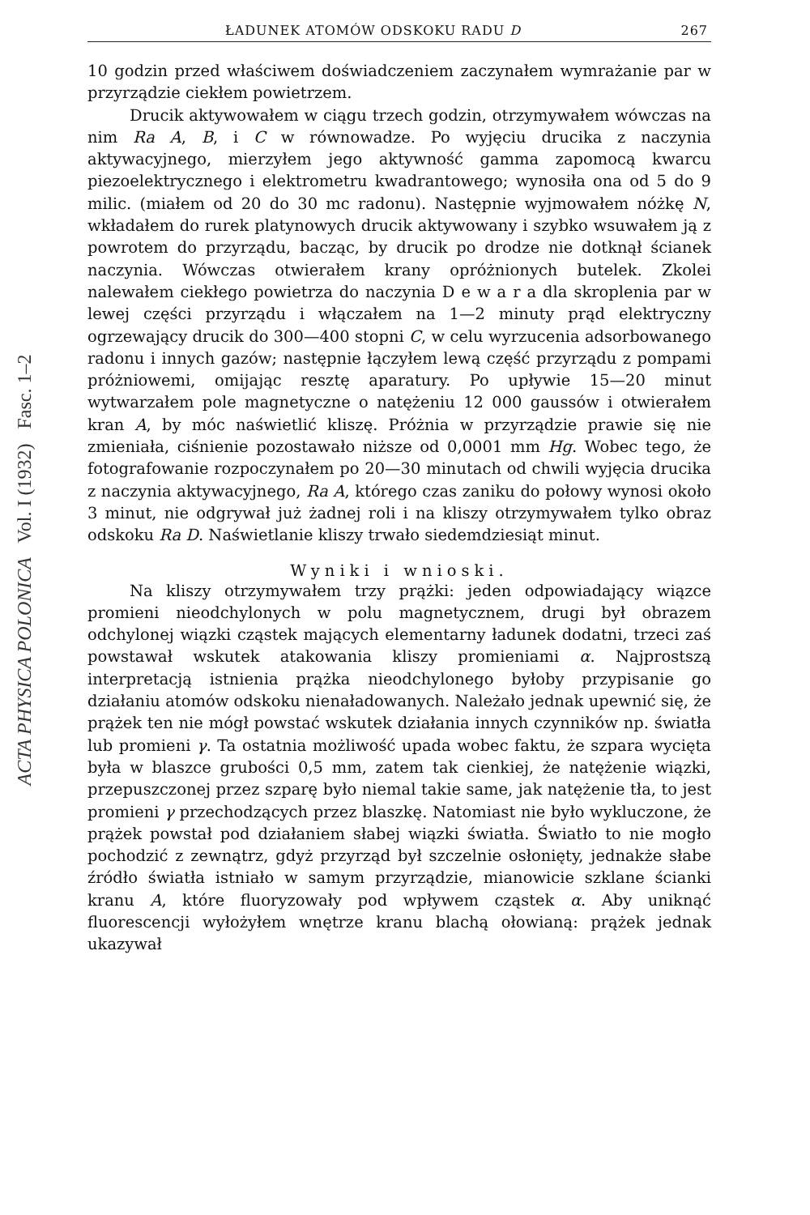ACTA PHYSICA POLONICA Vol. I (1932) Fasc. 1–2
ŁADUNEK ATOMÓW ODSKOKU RADU D 267
10 godzin przed właściwem doświadczeniem zaczynałem wymrażanie par w przyrządzie ciekłem powietrzem.
Drucik aktywowałem w ciągu trzech godzin, otrzymywałem wówczas na nim Ra A, B, i C w równowadze. Po wyjęciu drucika z naczynia aktywacyjnego, mierzyłem jego aktywność gamma zapomocą kwarcu piezoelektrycznego i elektrometru kwadrantowego; wynosiła ona od 5 do 9 milic. (miałem od 20 do 30 mc radonu). Następnie wyjmowałem nóżkę N, wkładałem do rurek platynowych drucik aktywowany i szybko wsuwałem ją z powrotem do przyrządu, bacząc, by drucik po drodze nie dotknął ścianek naczynia. Wówczas otwierałem krany opróżnionych butelek. Zkolei nalewałem ciekłego powietrza do naczynia D e w a r a dla skroplenia par w lewej części przyrządu i włączałem na 1—2 minuty prąd elektryczny ogrzewający drucik do 300—400 stopni C, w celu wyrzucenia adsorbowanego radonu i innych gazów; następnie łączyłem lewą część przyrządu z pompami próżniowemi, omijając resztę aparatury. Po upływie 15—20 minut wytwarzałem pole magnetyczne o natężeniu 12 000 gaussów i otwierałem kran A, by móc naświetlić kliszę. Próżnia w przyrządzie prawie się nie zmieniała, ciśnienie pozostawało niższe od 0,0001 mm Hg. Wobec tego, że fotografowanie rozpoczynałem po 20—30 minutach od chwili wyjęcia drucika z naczynia aktywacyjnego, Ra A, którego czas zaniku do połowy wynosi około 3 minut, nie odgrywał już żadnej roli i na kliszy otrzymywałem tylko obraz odskoku Ra D. Naświetlanie kliszy trwało siedemdziesiąt minut.
Wyniki i wnioski.
Na kliszy otrzymywałem trzy prążki: jeden odpowiadający wiązce promieni nieodchylonych w polu magnetycznem, drugi był obrazem odchylonej wiązki cząstek mających elementarny ładunek dodatni, trzeci zaś powstawał wskutek atakowania kliszy promieniami α. Najprostszą interpretacją istnienia prążka nieodchylonego byłoby przypisanie go działaniu atomów odskoku nienaładowanych. Należało jednak upewnić się, że prążek ten nie mógł powstać wskutek działania innych czynników np. światła lub promieni γ. Ta ostatnia możliwość upada wobec faktu, że szpara wycięta była w blaszce grubości 0,5 mm, zatem tak cienkiej, że natężenie wiązki, przepuszczonej przez szparę było niemal takie same, jak natężenie tła, to jest promieni γ przechodzących przez blaszkę. Natomiast nie było wykluczone, że prążek powstał pod działaniem słabej wiązki światła. Światło to nie mogło pochodzić z zewnątrz, gdyż przyrząd był szczelnie osłonięty, jednakże słabe źródło światła istniało w samym przyrządzie, mianowicie szklane ścianki kranu A, które fluoryzowały pod wpływem cząstek α. Aby uniknąć fluorescencji wyłożyłem wnętrze kranu blachą ołowianą: prążek jednak ukazywał